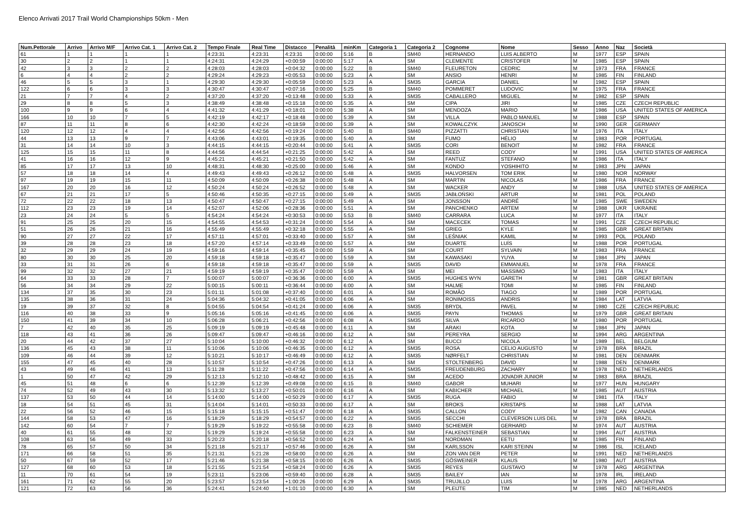Elenco Arrivati 2017 Trail World Championships 50km - Men
| Num.Pettorale | Arrivo | Arrivo M/F | Arrivo Cat. 1 | Arrivo Cat. 2 | Tempo Finale | Real Time | Distacco | Penalità | minKm | Categoria 1 | Categoria 2 | Cognome | Nome | Sesso | Anno | Naz | Società |
| --- | --- | --- | --- | --- | --- | --- | --- | --- | --- | --- | --- | --- | --- | --- | --- | --- | --- |
| 61 | 1 | 1 | 1 | 1 | 4:23:31 | 4:23:31 | 4:23:31 | 0:00:00 | 5:16 | B | SM40 | HERNANDO | LUIS ALBERTO | M | 1977 | ESP | SPAIN |
| 30 | 2 | 2 | 1 | 1 | 4:24:31 | 4:24:29 | +0:00:59 | 0:00:00 | 5:17 | A | SM | CLEMENTE | CRISTOFER | M | 1985 | ESP | SPAIN |
| 42 | 3 | 3 | 2 | 2 | 4:28:03 | 4:28:03 | +0:04:32 | 0:00:00 | 5:22 | B | SM40 | FLEURETON | CEDRIC | M | 1973 | FRA | FRANCE |
| 6 | 4 | 4 | 2 | 2 | 4:29:24 | 4:29:23 | +0:05:53 | 0:00:00 | 5:23 | A | SM | ANSIO | HENRI | M | 1985 | FIN | FINLAND |
| 46 | 5 | 5 | 3 | 1 | 4:29:30 | 4:29:30 | +0:05:59 | 0:00:00 | 5:23 | A | SM35 | GARCIA | DANIEL | M | 1982 | ESP | SPAIN |
| 122 | 6 | 6 | 3 | 3 | 4:30:47 | 4:30:47 | +0:07:16 | 0:00:00 | 5:25 | B | SM40 | POMMERET | LUDOVIC | M | 1975 | FRA | FRANCE |
| 21 | 7 | 7 | 4 | 2 | 4:37:20 | 4:37:20 | +0:13:48 | 0:00:00 | 5:33 | A | SM35 | CABALLERO | MIGUEL | M | 1982 | ESP | SPAIN |
| 29 | 8 | 8 | 5 | 3 | 4:38:49 | 4:38:48 | +0:15:18 | 0:00:00 | 5:35 | A | SM | CIPA | JIRI | M | 1985 | CZE | CZECH REPUBLIC |
| 100 | 9 | 9 | 6 | 4 | 4:41:32 | 4:41:29 | +0:18:01 | 0:00:00 | 5:38 | A | SM | MENDOZA | MARIO | M | 1986 | USA | UNITED STATES OF AMERICA |
| 166 | 10 | 10 | 7 | 5 | 4:42:19 | 4:42:17 | +0:18:48 | 0:00:00 | 5:39 | A | SM | VILLA | PABLO MANUEL | M | 1988 | ESP | SPAIN |
| 87 | 11 | 11 | 8 | 6 | 4:42:30 | 4:42:24 | +0:18:59 | 0:00:00 | 5:39 | A | SM | KOWALCZYK | JANOSCH | M | 1990 | GER | GERMANY |
| 120 | 12 | 12 | 4 | 4 | 4:42:56 | 4:42:56 | +0:19:24 | 0:00:00 | 5:40 | B | SM40 | PIZZATTI | CHRISTIAN | M | 1976 | ITA | ITALY |
| 44 | 13 | 13 | 9 | 7 | 4:43:06 | 4:43:01 | +0:19:35 | 0:00:00 | 5:40 | A | SM | FUMO | HÉLIO | M | 1983 | POR | PORTUGAL |
| 31 | 14 | 14 | 10 | 3 | 4:44:15 | 4:44:15 | +0:20:44 | 0:00:00 | 5:41 | A | SM35 | CORI | BENOIT | M | 1982 | FRA | FRANCE |
| 125 | 15 | 15 | 11 | 8 | 4:44:56 | 4:44:54 | +0:21:25 | 0:00:00 | 5:42 | A | SM | REED | CODY | M | 1991 | USA | UNITED STATES OF AMERICA |
| 41 | 16 | 16 | 12 | 9 | 4:45:21 | 4:45:21 | +0:21:50 | 0:00:00 | 5:42 | A | SM | FANTUZ | STEFANO | M | 1986 | ITA | ITALY |
| 85 | 17 | 17 | 13 | 10 | 4:48:31 | 4:48:30 | +0:25:00 | 0:00:00 | 5:46 | A | SM | KONDO | YOSHIHITO | M | 1983 | JPN | JAPAN |
| 57 | 18 | 18 | 14 | 4 | 4:49:43 | 4:49:43 | +0:26:12 | 0:00:00 | 5:48 | A | SM35 | HALVORSEN | TOM ERIK | M | 1980 | NOR | NORWAY |
| 97 | 19 | 19 | 15 | 11 | 4:50:09 | 4:50:09 | +0:26:38 | 0:00:00 | 5:48 | A | SM | MARTIN | NICOLAS | M | 1986 | FRA | FRANCE |
| 167 | 20 | 20 | 16 | 12 | 4:50:24 | 4:50:24 | +0:26:52 | 0:00:00 | 5:48 | A | SM | WACKER | ANDY | M | 1988 | USA | UNITED STATES OF AMERICA |
| 67 | 21 | 21 | 17 | 5 | 4:50:46 | 4:50:35 | +0:27:15 | 0:00:00 | 5:49 | A | SM35 | JABŁOŃSKI | ARTUR | M | 1981 | POL | POLAND |
| 72 | 22 | 22 | 18 | 13 | 4:50:47 | 4:50:47 | +0:27:15 | 0:00:00 | 5:49 | A | SM | JONSSON | ANDRÉ | M | 1985 | SWE | SWEDEN |
| 112 | 23 | 23 | 19 | 14 | 4:52:07 | 4:52:06 | +0:28:36 | 0:00:00 | 5:51 | A | SM | PANCHENKO | ARTEM | M | 1988 | UKR | UKRAINE |
| 23 | 24 | 24 | 5 | 5 | 4:54:24 | 4:54:24 | +0:30:53 | 0:00:00 | 5:53 | B | SM40 | CARRARA | LUCA | M | 1977 | ITA | ITALY |
| 91 | 25 | 25 | 20 | 15 | 4:54:55 | 4:54:53 | +0:31:24 | 0:00:00 | 5:54 | A | SM | MACECEK | TOMAS | M | 1991 | CZE | CZECH REPUBLIC |
| 51 | 26 | 26 | 21 | 16 | 4:55:49 | 4:55:49 | +0:32:18 | 0:00:00 | 5:55 | A | SM | GRIEG | KYLE | M | 1985 | GBR | GREAT BRITAIN |
| 90 | 27 | 27 | 22 | 17 | 4:57:11 | 4:57:01 | +0:33:40 | 0:00:00 | 5:57 | A | SM | LEŚNIAK | KAMIL | M | 1993 | POL | POLAND |
| 39 | 28 | 28 | 23 | 18 | 4:57:20 | 4:57:14 | +0:33:49 | 0:00:00 | 5:57 | A | SM | DUARTE | LUÍS | M | 1988 | POR | PORTUGAL |
| 32 | 29 | 29 | 24 | 19 | 4:59:16 | 4:59:14 | +0:35:45 | 0:00:00 | 5:59 | A | SM | COURT | SYLVAIN | M | 1983 | FRA | FRANCE |
| 80 | 30 | 30 | 25 | 20 | 4:59:18 | 4:59:18 | +0:35:47 | 0:00:00 | 5:59 | A | SM | KAWASAKI | YUYA | M | 1984 | JPN | JAPAN |
| 33 | 31 | 31 | 26 | 6 | 4:59:18 | 4:59:18 | +0:35:47 | 0:00:00 | 5:59 | A | SM35 | DAVID | EMMANUEL | M | 1978 | FRA | FRANCE |
| 99 | 32 | 32 | 27 | 21 | 4:59:19 | 4:59:19 | +0:35:47 | 0:00:00 | 5:59 | A | SM | MEI | MASSIMO | M | 1983 | ITA | ITALY |
| 64 | 33 | 33 | 28 | 7 | 5:00:07 | 5:00:07 | +0:36:36 | 0:00:00 | 6:00 | A | SM35 | HUGHES WYN | GARETH | M | 1981 | GBR | GREAT BRITAIN |
| 56 | 34 | 34 | 29 | 22 | 5:00:15 | 5:00:11 | +0:36:44 | 0:00:00 | 6:00 | A | SM | HALME | TOMI | M | 1985 | FIN | FINLAND |
| 134 | 37 | 35 | 30 | 23 | 5:01:11 | 5:01:08 | +0:37:40 | 0:00:00 | 6:01 | A | SM | ROMÃO | TIAGO | M | 1989 | POR | PORTUGAL |
| 135 | 38 | 36 | 31 | 24 | 5:04:36 | 5:04:32 | +0:41:05 | 0:00:00 | 6:06 | A | SM | RONIMOISS | ANDRIS | M | 1984 | LAT | LATVIA |
| 19 | 39 | 37 | 32 | 8 | 5:04:55 | 5:04:54 | +0:41:24 | 0:00:00 | 6:06 | A | SM35 | BRYDL | PAVEL | M | 1980 | CZE | CZECH REPUBLIC |
| 116 | 40 | 38 | 33 | 9 | 5:05:16 | 5:05:16 | +0:41:45 | 0:00:00 | 6:06 | A | SM35 | PAYN | THOMAS | M | 1979 | GBR | GREAT BRITAIN |
| 150 | 41 | 39 | 34 | 10 | 5:06:28 | 5:06:21 | +0:42:56 | 0:00:00 | 6:08 | A | SM35 | SILVA | RICARDO | M | 1980 | POR | PORTUGAL |
| 7 | 42 | 40 | 35 | 25 | 5:09:19 | 5:09:19 | +0:45:48 | 0:00:00 | 6:11 | A | SM | ARAKI | KOTA | M | 1984 | JPN | JAPAN |
| 118 | 43 | 41 | 36 | 26 | 5:09:47 | 5:09:47 | +0:46:16 | 0:00:00 | 6:12 | A | SM | PEREYRA | SERGIO | M | 1994 | ARG | ARGENTINA |
| 20 | 44 | 42 | 37 | 27 | 5:10:04 | 5:10:00 | +0:46:32 | 0:00:00 | 6:12 | A | SM | BUCCI | NICOLA | M | 1989 | BEL | BELGIUM |
| 136 | 45 | 43 | 38 | 11 | 5:10:06 | 5:10:06 | +0:46:35 | 0:00:00 | 6:12 | A | SM35 | ROSA | CELIO AUGUSTO | M | 1978 | BRA | BRAZIL |
| 109 | 46 | 44 | 39 | 12 | 5:10:21 | 5:10:17 | +0:46:49 | 0:00:00 | 6:12 | A | SM35 | NØRFELT | CHRISTIAN | M | 1981 | DEN | DENMARK |
| 155 | 47 | 45 | 40 | 28 | 5:10:57 | 5:10:54 | +0:47:26 | 0:00:00 | 6:13 | A | SM | STOLTENBERG | DAVID | M | 1988 | DEN | DENMARK |
| 43 | 49 | 46 | 41 | 13 | 5:11:28 | 5:11:22 | +0:47:56 | 0:00:00 | 6:14 | A | SM35 | FREUDENBURG | ZACHARY | M | 1978 | NED | NETHERLANDS |
| 1 | 50 | 47 | 42 | 29 | 5:12:13 | 5:12:10 | +0:48:42 | 0:00:00 | 6:15 | A | SM | ACEDO | JOVADIR JUNIOR | M | 1983 | BRA | BRAZIL |
| 45 | 51 | 48 | 6 | 6 | 5:12:39 | 5:12:39 | +0:49:08 | 0:00:00 | 6:15 | B | SM40 | GABOR | MUHARI | M | 1977 | HUN | HUNGARY |
| 74 | 52 | 49 | 43 | 30 | 5:13:32 | 5:13:27 | +0:50:01 | 0:00:00 | 6:16 | A | SM | KABICHER | MICHAEL | M | 1985 | AUT | AUSTRIA |
| 137 | 53 | 50 | 44 | 14 | 5:14:00 | 5:14:00 | +0:50:29 | 0:00:00 | 6:17 | A | SM35 | RUGA | FABIO | M | 1981 | ITA | ITALY |
| 18 | 54 | 51 | 45 | 31 | 5:14:04 | 5:14:01 | +0:50:33 | 0:00:00 | 6:17 | A | SM | BROKS | KRISTAPS | M | 1988 | LAT | LATVIA |
| 22 | 56 | 52 | 46 | 15 | 5:15:18 | 5:15:15 | +0:51:47 | 0:00:00 | 6:18 | A | SM35 | CALLON | CODY | M | 1982 | CAN | CANADA |
| 144 | 58 | 53 | 47 | 16 | 5:18:29 | 5:18:29 | +0:54:57 | 0:00:00 | 6:22 | A | SM35 | SECCHI | CLEVERSON LUIS DEL | M | 1978 | BRA | BRAZIL |
| 142 | 60 | 54 | 7 | 7 | 5:19:29 | 5:19:22 | +0:55:58 | 0:00:00 | 6:23 | B | SM40 | SCHIEMER | GERHARD | M | 1974 | AUT | AUSTRIA |
| 40 | 61 | 55 | 48 | 32 | 5:19:29 | 5:19:24 | +0:55:58 | 0:00:00 | 6:23 | A | SM | FALKENSTEINER | SEBASTIAN | M | 1994 | AUT | AUSTRIA |
| 108 | 63 | 56 | 49 | 33 | 5:20:23 | 5:20:18 | +0:56:52 | 0:00:00 | 6:24 | A | SM | NORDMAN | EETU | M | 1985 | FIN | FINLAND |
| 78 | 65 | 57 | 50 | 34 | 5:21:18 | 5:21:17 | +0:57:46 | 0:00:00 | 6:26 | A | SM | KARLSSON | KARI STEINN | M | 1986 | ISL | ICELAND |
| 171 | 66 | 58 | 51 | 35 | 5:21:31 | 5:21:28 | +0:58:00 | 0:00:00 | 6:26 | A | SM | ZON VAN DER | PETER | M | 1991 | NED | NETHERLANDS |
| 50 | 67 | 59 | 52 | 17 | 5:21:46 | 5:21:38 | +0:58:15 | 0:00:00 | 6:26 | A | SM35 | GÖSWEINER | KLAUS | M | 1980 | AUT | AUSTRIA |
| 127 | 68 | 60 | 53 | 18 | 5:21:55 | 5:21:54 | +0:58:24 | 0:00:00 | 6:26 | A | SM35 | REYES | GUSTAVO | M | 1978 | ARG | ARGENTINA |
| 11 | 70 | 61 | 54 | 19 | 5:23:11 | 5:23:06 | +0:59:40 | 0:00:00 | 6:28 | A | SM35 | BAILEY | IAN | M | 1978 | IRL | IRELAND |
| 161 | 71 | 62 | 55 | 20 | 5:23:57 | 5:23:54 | +1:00:26 | 0:00:00 | 6:29 | A | SM35 | TRUJILLO | LUIS | M | 1978 | ARG | ARGENTINA |
| 121 | 72 | 63 | 56 | 36 | 5:24:41 | 5:24:40 | +1:01:10 | 0:00:00 | 6:30 | A | SM | PLEIJTE | TIM | M | 1985 | NED | NETHERLANDS |